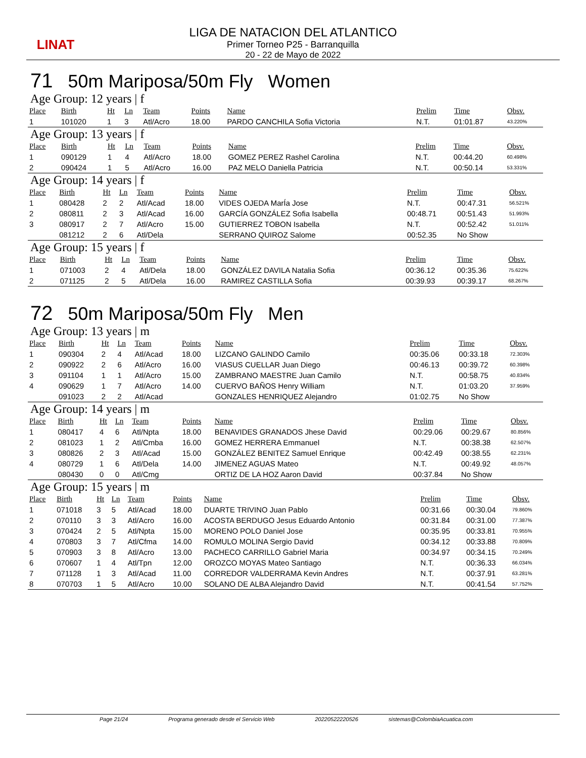LINAT
LIGA DE NATACION DEL ATLANTICO
Primer Torneo P25 - Barranquilla
20 - 22 de Mayo de 2022
71 50m Mariposa/50m Fly Women
Age Group: 12 years | f
| Place | Birth | Ht | Ln | Team | Points | Name | Prelim | Time | Obsv. |
| --- | --- | --- | --- | --- | --- | --- | --- | --- | --- |
| 1 | 101020 | 1 | 3 | Atl/Acro | 18.00 | PARDO CANCHILA Sofia Victoria | N.T. | 01:01.87 | 43.220% |
Age Group: 13 years | f
| Place | Birth | Ht | Ln | Team | Points | Name | Prelim | Time | Obsv. |
| --- | --- | --- | --- | --- | --- | --- | --- | --- | --- |
| 1 | 090129 | 1 | 4 | Atl/Acro | 18.00 | GOMEZ PEREZ Rashel Carolina | N.T. | 00:44.20 | 60.498% |
| 2 | 090424 | 1 | 5 | Atl/Acro | 16.00 | PAZ MELO Daniella Patricia | N.T. | 00:50.14 | 53.331% |
Age Group: 14 years | f
| Place | Birth | Ht | Ln | Team | Points | Name | Prelim | Time | Obsv. |
| --- | --- | --- | --- | --- | --- | --- | --- | --- | --- |
| 1 | 080428 | 2 | 2 | Atl/Acad | 18.00 | VIDES OJEDA MarÍa Jose | N.T. | 00:47.31 | 56.521% |
| 2 | 080811 | 2 | 3 | Atl/Acad | 16.00 | GARCÍA GONZÁLEZ Sofia Isabella | 00:48.71 | 00:51.43 | 51.993% |
| 3 | 080917 | 2 | 7 | Atl/Acro | 15.00 | GUTIERREZ TOBON Isabella | N.T. | 00:52.42 | 51.011% |
| | 081212 | 2 | 6 | Atl/Dela | | SERRANO QUIROZ Salome | 00:52.35 | No Show | |
Age Group: 15 years | f
| Place | Birth | Ht | Ln | Team | Points | Name | Prelim | Time | Obsv. |
| --- | --- | --- | --- | --- | --- | --- | --- | --- | --- |
| 1 | 071003 | 2 | 4 | Atl/Dela | 18.00 | GONZÁLEZ DAVILA Natalia Sofia | 00:36.12 | 00:35.36 | 75.622% |
| 2 | 071125 | 2 | 5 | Atl/Dela | 16.00 | RAMIREZ CASTILLA Sofia | 00:39.93 | 00:39.17 | 68.267% |
72 50m Mariposa/50m Fly Men
Age Group: 13 years | m
| Place | Birth | Ht | Ln | Team | Points | Name | Prelim | Time | Obsv. |
| --- | --- | --- | --- | --- | --- | --- | --- | --- | --- |
| 1 | 090304 | 2 | 4 | Atl/Acad | 18.00 | LIZCANO GALINDO Camilo | 00:35.06 | 00:33.18 | 72.303% |
| 2 | 090922 | 2 | 6 | Atl/Acro | 16.00 | VIASUS CUELLAR Juan Diego | 00:46.13 | 00:39.72 | 60.398% |
| 3 | 091104 | 1 | 1 | Atl/Acro | 15.00 | ZAMBRANO MAESTRE Juan Camilo | N.T. | 00:58.75 | 40.834% |
| 4 | 090629 | 1 | 7 | Atl/Acro | 14.00 | CUERVO BAÑOS Henry William | N.T. | 01:03.20 | 37.959% |
| | 091023 | 2 | 2 | Atl/Acad | | GONZALES HENRIQUEZ Alejandro | 01:02.75 | No Show | |
Age Group: 14 years | m
| Place | Birth | Ht | Ln | Team | Points | Name | Prelim | Time | Obsv. |
| --- | --- | --- | --- | --- | --- | --- | --- | --- | --- |
| 1 | 080417 | 4 | 6 | Atl/Npta | 18.00 | BENAVIDES GRANADOS Jhese David | 00:29.06 | 00:29.67 | 80.856% |
| 2 | 081023 | 1 | 2 | Atl/Cmba | 16.00 | GOMEZ HERRERA Emmanuel | N.T. | 00:38.38 | 62.507% |
| 3 | 080826 | 2 | 3 | Atl/Acad | 15.00 | GONZÁLEZ BENITEZ Samuel Enrique | 00:42.49 | 00:38.55 | 62.231% |
| 4 | 080729 | 1 | 6 | Atl/Dela | 14.00 | JIMENEZ AGUAS Mateo | N.T. | 00:49.92 | 48.057% |
| | 080430 | 0 | 0 | Atl/Cmg | | ORTIZ DE LA HOZ Aaron David | 00:37.84 | No Show | |
Age Group: 15 years | m
| Place | Birth | Ht | Ln | Team | Points | Name | Prelim | Time | Obsv. |
| --- | --- | --- | --- | --- | --- | --- | --- | --- | --- |
| 1 | 071018 | 3 | 5 | Atl/Acad | 18.00 | DUARTE TRIVINO Juan Pablo | 00:31.66 | 00:30.04 | 79.860% |
| 2 | 070110 | 3 | 3 | Atl/Acro | 16.00 | ACOSTA BERDUGO Jesus Eduardo Antonio | 00:31.84 | 00:31.00 | 77.387% |
| 3 | 070424 | 2 | 5 | Atl/Npta | 15.00 | MORENO POLO Daniel Jose | 00:35.95 | 00:33.81 | 70.955% |
| 4 | 070803 | 3 | 7 | Atl/Cfma | 14.00 | ROMULO MOLINA Sergio David | 00:34.12 | 00:33.88 | 70.809% |
| 5 | 070903 | 3 | 8 | Atl/Acro | 13.00 | PACHECO CARRILLO Gabriel Maria | 00:34.97 | 00:34.15 | 70.249% |
| 6 | 070607 | 1 | 4 | Atl/Tpn | 12.00 | OROZCO MOYAS Mateo Santiago | N.T. | 00:36.33 | 66.034% |
| 7 | 071128 | 1 | 3 | Atl/Acad | 11.00 | CORREDOR VALDERRAMA Kevin Andres | N.T. | 00:37.91 | 63.281% |
| 8 | 070703 | 1 | 5 | Atl/Acro | 10.00 | SOLANO DE ALBA Alejandro David | N.T. | 00:41.54 | 57.752% |
Page 21/24 Programa generado desde el Servicio Web 20220522220526 sistemas@ColombiaAcuatica.com